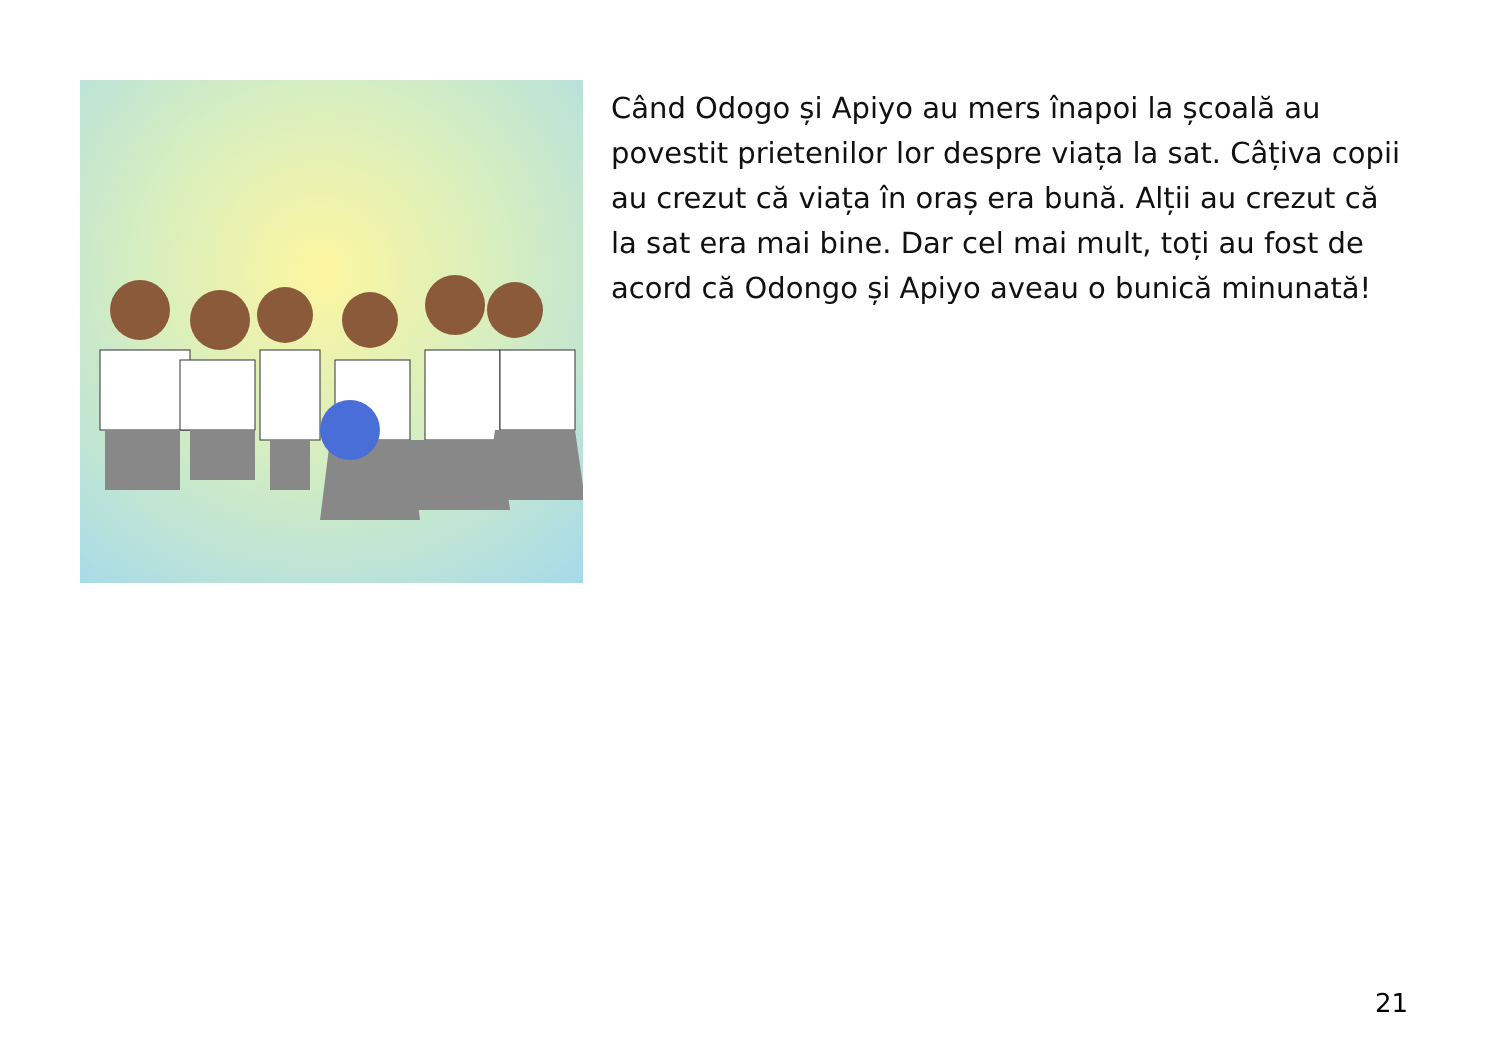Când Odogo și Apiyo au mers înapoi la școală au povestit prietenilor lor despre viața la sat. Câțiva copii au crezut că viața în oraș era bună. Alții au crezut că la sat era mai bine. Dar cel mai mult, toți au fost de acord că Odongo și Apiyo aveau o bunică minunată!
21